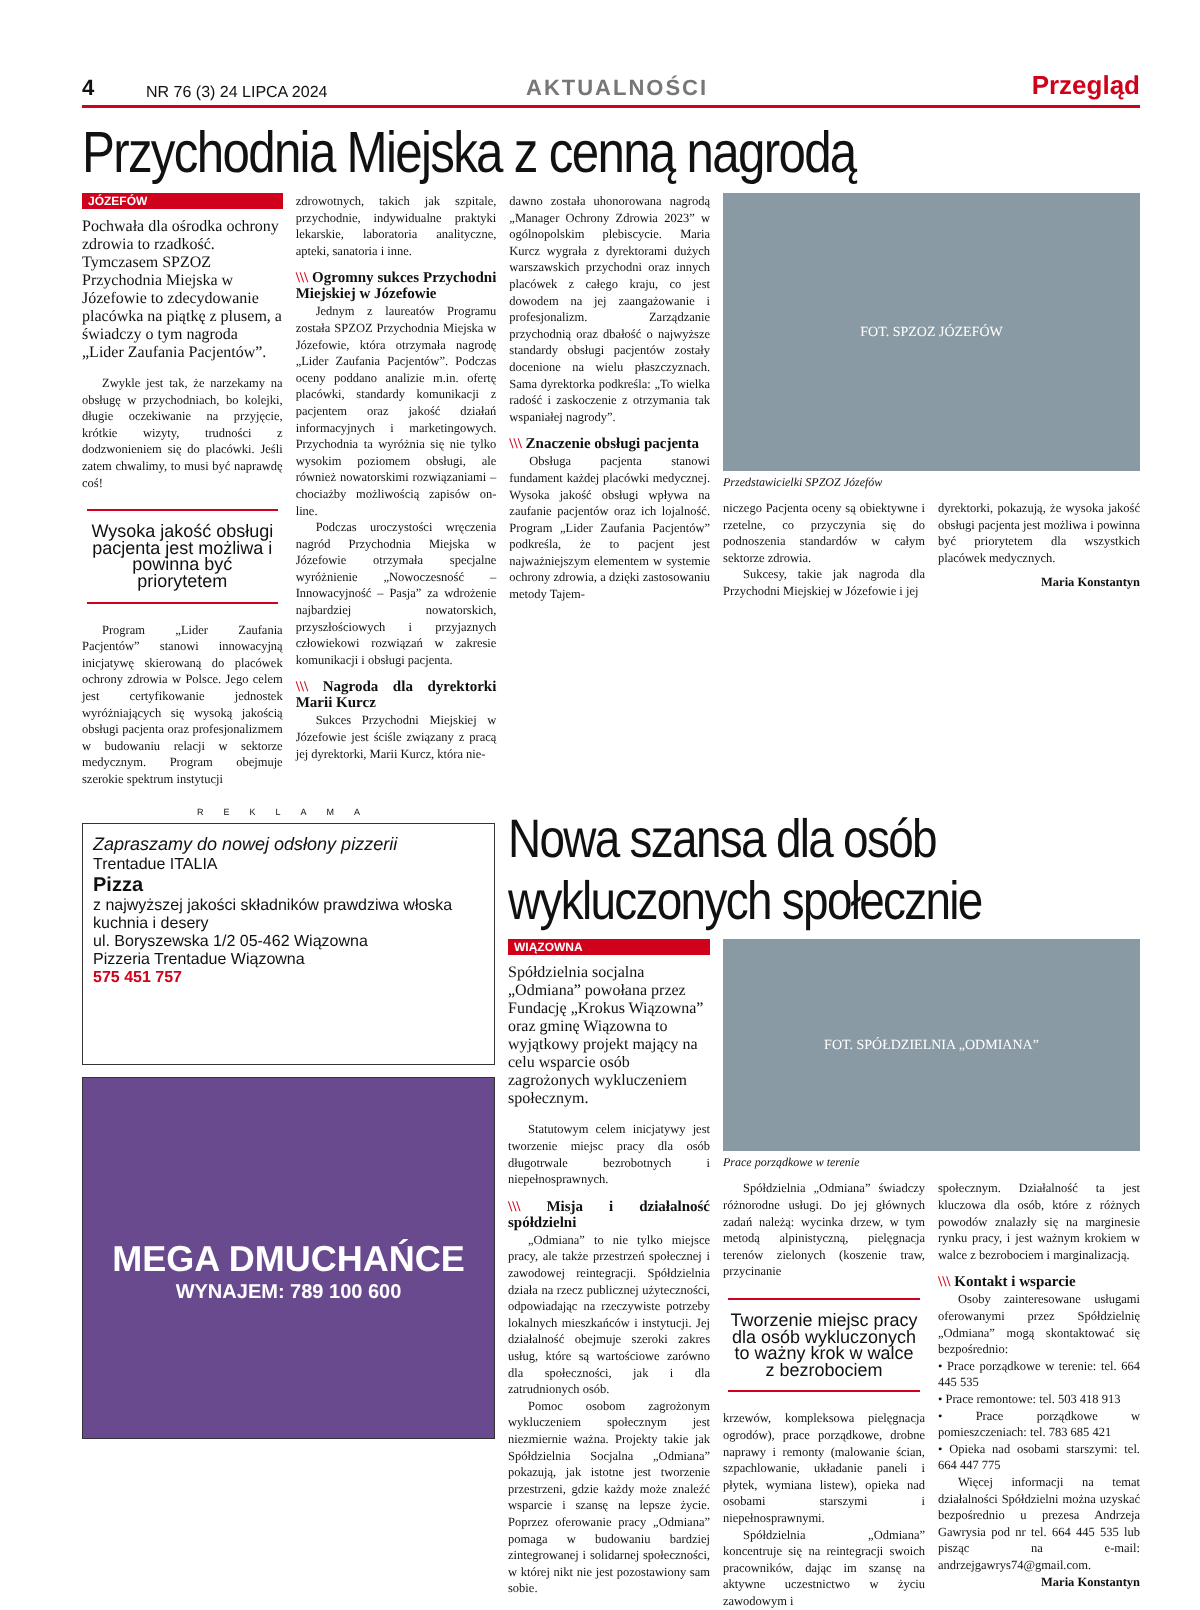4
NR 76 (3) 24 LIPCA 2024
AKTUALNOŚCI
Przegląd
Przychodnia Miejska z cenną nagrodą
JÓZEFÓW
Pochwała dla ośrodka ochrony zdrowia to rzadkość. Tymczasem SPZOZ Przychodnia Miejska w Józefowie to zdecydowanie placówka na piątkę z plusem, a świadczy o tym nagroda „Lider Zaufania Pacjentów”.
Zwykle jest tak, że narzekamy na obsługę w przychodniach, bo kolejki, długie oczekiwanie na przyjęcie, krótkie wizyty, trudności z dodzwonieniem się do placówki. Jeśli zatem chwalimy, to musi być naprawdę coś!
Wysoka jakość obsługi pacjenta jest możliwa i powinna być priorytetem
Program „Lider Zaufania Pacjentów” stanowi innowacyjną inicjatywę skierowaną do placówek ochrony zdrowia w Polsce. Jego celem jest certyfikowanie jednostek wyróżniających się wysoką jakością obsługi pacjenta oraz profesjonalizmem w budowaniu relacji w sektorze medycznym. Program obejmuje szerokie spektrum instytucji
zdrowotnych, takich jak szpitale, przychodnie, indywidualne praktyki lekarskie, laboratoria analityczne, apteki, sanatoria i inne.
\\\ Ogromny sukces Przychodni Miejskiej w Józefowie
Jednym z laureatów Programu została SPZOZ Przychodnia Miejska w Józefowie, która otrzymała nagrodę „Lider Zaufania Pacjentów”. Podczas oceny poddano analizie m.in. ofertę placówki, standardy komunikacji z pacjentem oraz jakość działań informacyjnych i marketingowych. Przychodnia ta wyróżnia się nie tylko wysokim poziomem obsługi, ale również nowatorskimi rozwiązaniami – chociażby możliwością zapisów on-line.
Podczas uroczystości wręczenia nagród Przychodnia Miejska w Józefowie otrzymała specjalne wyróżnienie „Nowoczesność – Innowacyjność – Pasja” za wdrożenie najbardziej nowatorskich, przyszłościowych i przyjaznych człowiekowi rozwiązań w zakresie komunikacji i obsługi pacjenta.
\\\ Nagroda dla dyrektorki Marii Kurcz
Sukces Przychodni Miejskiej w Józefowie jest ściśle związany z pracą jej dyrektorki, Marii Kurcz, która nie-
dawno została uhonorowana nagrodą „Manager Ochrony Zdrowia 2023” w ogólnopolskim plebiscycie. Maria Kurcz wygrała z dyrektorami dużych warszawskich przychodni oraz innych placówek z całego kraju, co jest dowodem na jej zaangażowanie i profesjonalizm. Zarządzanie przychodnią oraz dbałość o najwyższe standardy obsługi pacjentów zostały docenione na wielu płaszczyznach. Sama dyrektorka podkreśla: „To wielka radość i zaskoczenie z otrzymania tak wspaniałej nagrody”.
\\\ Znaczenie obsługi pacjenta
Obsługa pacjenta stanowi fundament każdej placówki medycznej. Wysoka jakość obsługi wpływa na zaufanie pacjentów oraz ich lojalność. Program „Lider Zaufania Pacjentów” podkreśla, że to pacjent jest najważniejszym elementem w systemie ochrony zdrowia, a dzięki zastosowaniu metody Tajem-
FOT. SPZOZ JÓZEFÓW
Przedstawicielki SPZOZ Józefów
niczego Pacjenta oceny są obiektywne i rzetelne, co przyczynia się do podnoszenia standardów w całym sektorze zdrowia.
Sukcesy, takie jak nagroda dla Przychodni Miejskiej w Józefowie i jej
dyrektorki, pokazują, że wysoka jakość obsługi pacjenta jest możliwa i powinna być priorytetem dla wszystkich placówek medycznych.
Maria Konstantyn
REKLAMA
Zapraszamy do nowej odsłony pizzerii
Trentadue ITALIA
Pizza
z najwyższej jakości składników prawdziwa włoska kuchnia i desery
ul. Boryszewska 1/2 05-462 Wiązowna
Pizzeria Trentadue Wiązowna
575 451 757
MEGA DMUCHAŃCE
WYNAJEM: 789 100 600
Nowa szansa dla osób wykluczonych społecznie
WIĄZOWNA
Spółdzielnia socjalna „Odmiana” powołana przez Fundację „Krokus Wiązowna” oraz gminę Wiązowna to wyjątkowy projekt mający na celu wsparcie osób zagrożonych wykluczeniem społecznym.
Statutowym celem inicjatywy jest tworzenie miejsc pracy dla osób długotrwale bezrobotnych i niepełnosprawnych.
\\\ Misja i działalność spółdzielni
„Odmiana” to nie tylko miejsce pracy, ale także przestrzeń społecznej i zawodowej reintegracji. Spółdzielnia działa na rzecz publicznej użyteczności, odpowiadając na rzeczywiste potrzeby lokalnych mieszkańców i instytucji. Jej działalność obejmuje szeroki zakres usług, które są wartościowe zarówno dla społeczności, jak i dla zatrudnionych osób.
Pomoc osobom zagrożonym wykluczeniem społecznym jest niezmiernie ważna. Projekty takie jak Spółdzielnia Socjalna „Odmiana” pokazują, jak istotne jest tworzenie przestrzeni, gdzie każdy może znaleźć wsparcie i szansę na lepsze życie. Poprzez oferowanie pracy „Odmiana” pomaga w budowaniu bardziej zintegrowanej i solidarnej społeczności, w której nikt nie jest pozostawiony sam sobie.
FOT. SPÓŁDZIELNIA „ODMIANA”
Prace porządkowe w terenie
Spółdzielnia „Odmiana” świadczy różnorodne usługi. Do jej głównych zadań należą: wycinka drzew, w tym metodą alpinistyczną, pielęgnacja terenów zielonych (koszenie traw, przycinanie
Tworzenie miejsc pracy dla osób wykluczonych to ważny krok w walce z bezrobociem
krzewów, kompleksowa pielęgnacja ogrodów), prace porządkowe, drobne naprawy i remonty (malowanie ścian, szpachlowanie, układanie paneli i płytek, wymiana listew), opieka nad osobami starszymi i niepełnosprawnymi.
Spółdzielnia „Odmiana” koncentruje się na reintegracji swoich pracowników, dając im szansę na aktywne uczestnictwo w życiu zawodowym i
społecznym. Działalność ta jest kluczowa dla osób, które z różnych powodów znalazły się na marginesie rynku pracy, i jest ważnym krokiem w walce z bezrobociem i marginalizacją.
\\\ Kontakt i wsparcie
Osoby zainteresowane usługami oferowanymi przez Spółdzielnię „Odmiana” mogą skontaktować się bezpośrednio:
• Prace porządkowe w terenie: tel. 664 445 535
• Prace remontowe: tel. 503 418 913
• Prace porządkowe w pomieszczeniach: tel. 783 685 421
• Opieka nad osobami starszymi: tel. 664 447 775
Więcej informacji na temat działalności Spółdzielni można uzyskać bezpośrednio u prezesa Andrzeja Gawrysia pod nr tel. 664 445 535 lub pisząc na e-mail: andrzejgawrys74@gmail.com.
Maria Konstantyn